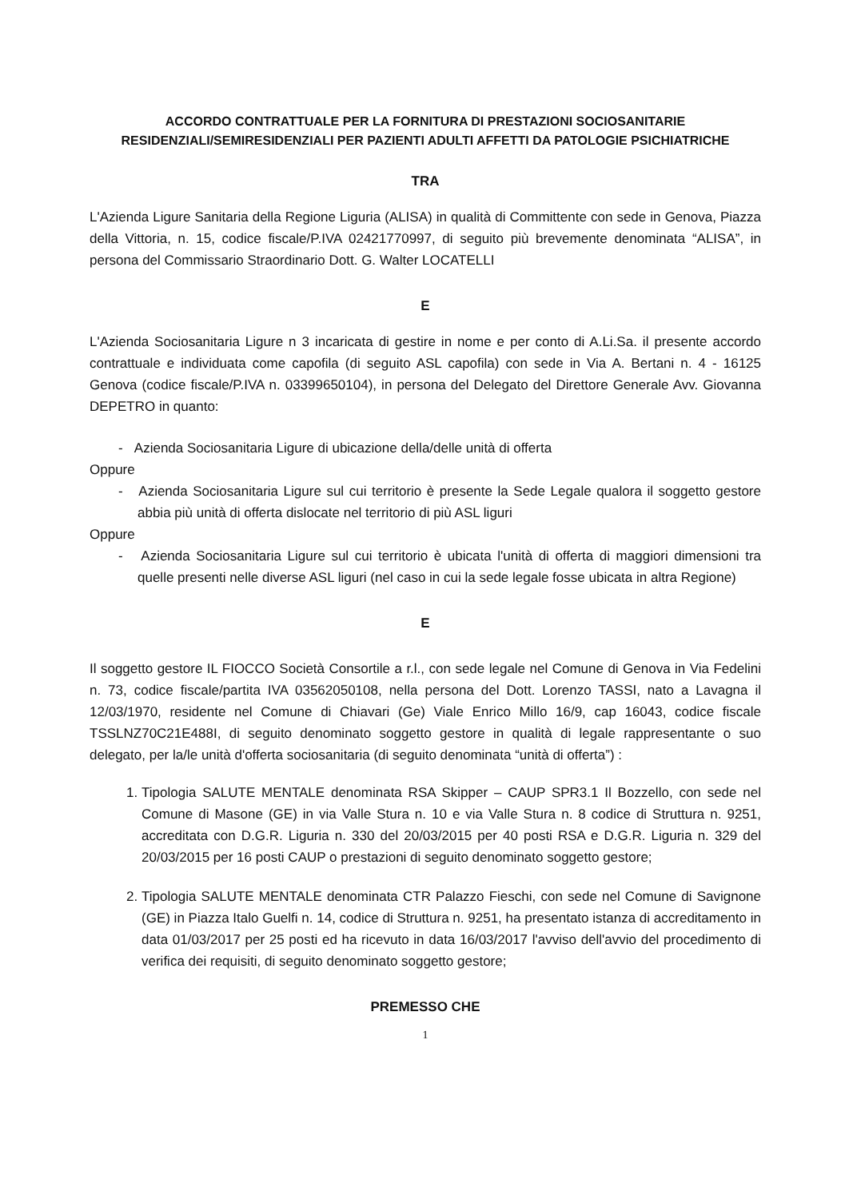ACCORDO CONTRATTUALE PER LA FORNITURA DI PRESTAZIONI SOCIOSANITARIE
RESIDENZIALI/SEMIRESIDENZIALI PER PAZIENTI ADULTI AFFETTI DA PATOLOGIE PSICHIATRICHE
TRA
L'Azienda Ligure Sanitaria della Regione Liguria (ALISA) in qualità di Committente con sede in Genova, Piazza della Vittoria, n. 15, codice fiscale/P.IVA 02421770997, di seguito più brevemente denominata “ALISA”, in persona del Commissario Straordinario Dott. G. Walter LOCATELLI
E
L'Azienda Sociosanitaria Ligure n 3 incaricata di gestire in nome e per conto di A.Li.Sa. il presente accordo contrattuale e individuata come capofila (di seguito ASL capofila) con sede in Via A. Bertani n. 4 - 16125 Genova (codice fiscale/P.IVA n. 03399650104), in persona del Delegato del Direttore Generale Avv. Giovanna DEPETRO in quanto:
- Azienda Sociosanitaria Ligure di ubicazione della/delle unità di offerta
Oppure
- Azienda Sociosanitaria Ligure sul cui territorio è presente la Sede Legale qualora il soggetto gestore abbia più unità di offerta dislocate nel territorio di più ASL liguri
Oppure
- Azienda Sociosanitaria Ligure sul cui territorio è ubicata l'unità di offerta di maggiori dimensioni tra quelle presenti nelle diverse ASL liguri (nel caso in cui la sede legale fosse ubicata in altra Regione)
E
Il soggetto gestore IL FIOCCO Società Consortile a r.l., con sede legale nel Comune di Genova in Via Fedelini n. 73, codice fiscale/partita IVA 03562050108, nella persona del Dott. Lorenzo TASSI, nato a Lavagna il 12/03/1970, residente nel Comune di Chiavari (Ge) Viale Enrico Millo 16/9, cap 16043, codice fiscale TSSLNZ70C21E488I, di seguito denominato soggetto gestore in qualità di legale rappresentante o suo delegato, per la/le unità d'offerta sociosanitaria (di seguito denominata “unità di offerta”) :
1. Tipologia SALUTE MENTALE denominata RSA Skipper – CAUP SPR3.1 Il Bozzello, con sede nel Comune di Masone (GE) in via Valle Stura n. 10 e via Valle Stura n. 8 codice di Struttura n. 9251, accreditata con D.G.R. Liguria n. 330 del 20/03/2015 per 40 posti RSA e D.G.R. Liguria n. 329 del 20/03/2015 per 16 posti CAUP o prestazioni di seguito denominato soggetto gestore;
2. Tipologia SALUTE MENTALE denominata CTR Palazzo Fieschi, con sede nel Comune di Savignone (GE) in Piazza Italo Guelfi n. 14, codice di Struttura n. 9251, ha presentato istanza di accreditamento in data 01/03/2017 per 25 posti ed ha ricevuto in data 16/03/2017 l'avviso dell'avvio del procedimento di verifica dei requisiti, di seguito denominato soggetto gestore;
PREMESSO CHE
1